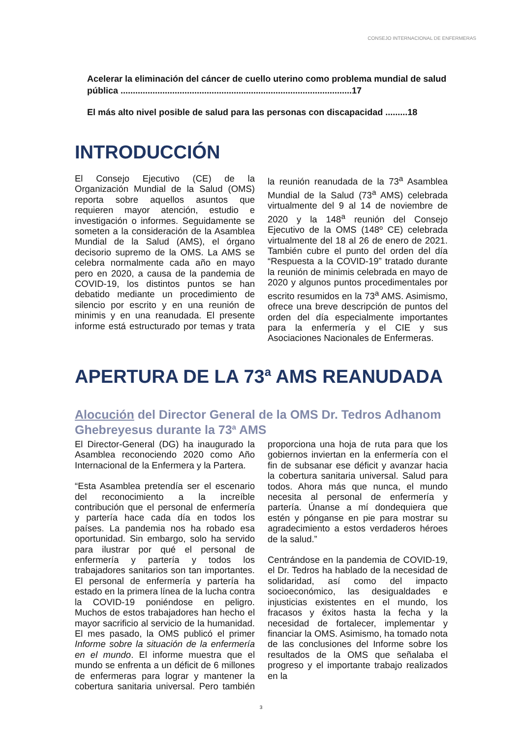CONSEJO INTERNACIONAL DE ENFERMERAS
Acelerar la eliminación del cáncer de cuello uterino como problema mundial de salud pública ..............................................................................................17
El más alto nivel posible de salud para las personas con discapacidad .........18
INTRODUCCIÓN
El Consejo Ejecutivo (CE) de la Organización Mundial de la Salud (OMS) reporta sobre aquellos asuntos que requieren mayor atención, estudio e investigación o informes. Seguidamente se someten a la consideración de la Asamblea Mundial de la Salud (AMS), el órgano decisorio supremo de la OMS. La AMS se celebra normalmente cada año en mayo pero en 2020, a causa de la pandemia de COVID-19, los distintos puntos se han debatido mediante un procedimiento de silencio por escrito y en una reunión de minimis y en una reanudada. El presente informe está estructurado por temas y trata la reunión reanudada de la 73<sup>a</sup> Asamblea Mundial de la Salud (73<sup>a</sup> AMS) celebrada virtualmente del 9 al 14 de noviembre de 2020 y la 148<sup>a</sup> reunión del Consejo Ejecutivo de la OMS (148º CE) celebrada virtualmente del 18 al 26 de enero de 2021. También cubre el punto del orden del día “Respuesta a la COVID-19” tratado durante la reunión de minimis celebrada en mayo de 2020 y algunos puntos procedimentales por escrito resumidos en la 73<sup>a</sup> AMS. Asimismo, ofrece una breve descripción de puntos del orden del día especialmente importantes para la enfermería y el CIE y sus Asociaciones Nacionales de Enfermeras.
APERTURA DE LA 73<sup>a</sup> AMS REANUDADA
Alocución del Director General de la OMS Dr. Tedros Adhanom Ghebreyesus durante la 73<sup>a</sup> AMS
El Director-General (DG) ha inaugurado la Asamblea reconociendo 2020 como Año Internacional de la Enfermera y la Partera.
“Esta Asamblea pretendía ser el escenario del reconocimiento a la increíble contribución que el personal de enfermería y partería hace cada día en todos los países. La pandemia nos ha robado esa oportunidad. Sin embargo, solo ha servido para ilustrar por qué el personal de enfermería y partería y todos los trabajadores sanitarios son tan importantes. El personal de enfermería y partería ha estado en la primera línea de la lucha contra la COVID-19 poniéndose en peligro. Muchos de estos trabajadores han hecho el mayor sacrificio al servicio de la humanidad. El mes pasado, la OMS publicó el primer Informe sobre la situación de la enfermería en el mundo. El informe muestra que el mundo se enfrenta a un déficit de 6 millones de enfermeras para lograr y mantener la cobertura sanitaria universal. Pero también proporciona una hoja de ruta para que los gobiernos inviertan en la enfermería con el fin de subsanar ese déficit y avanzar hacia la cobertura sanitaria universal. Salud para todos. Ahora más que nunca, el mundo necesita al personal de enfermería y partería. Únanse a mí dondequiera que estén y pónganse en pie para mostrar su agradecimiento a estos verdaderos héroes de la salud.”
Centrándose en la pandemia de COVID-19, el Dr. Tedros ha hablado de la necesidad de solidaridad, así como del impacto socioeconómico, las desigualdades e injusticias existentes en el mundo, los fracasos y éxitos hasta la fecha y la necesidad de fortalecer, implementar y financiar la OMS. Asimismo, ha tomado nota de las conclusiones del Informe sobre los resultados de la OMS que señalaba el progreso y el importante trabajo realizados en la
3